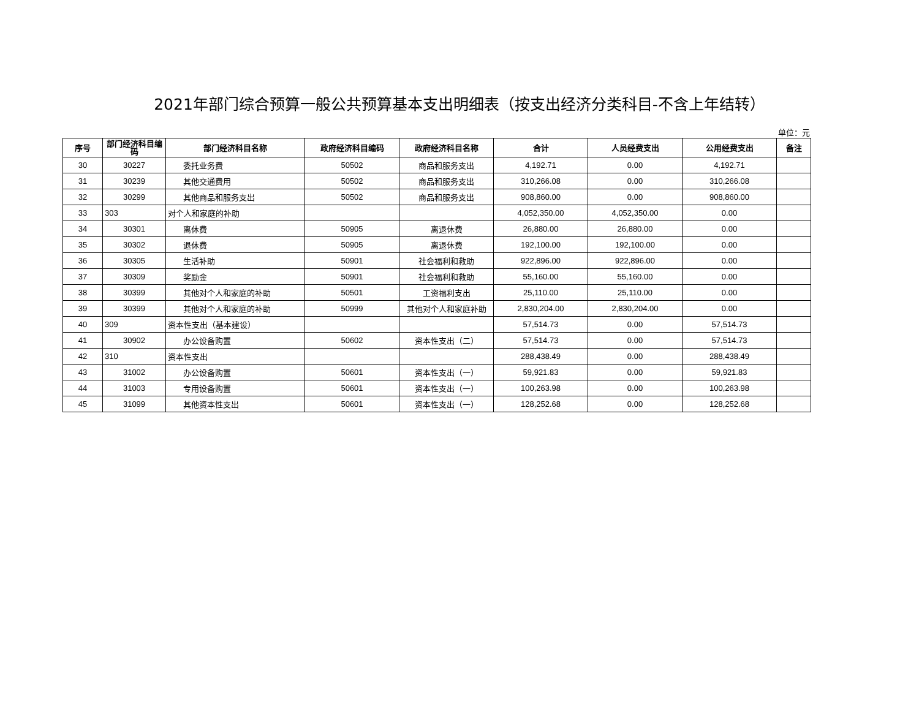2021年部门综合预算一般公共预算基本支出明细表（按支出经济分类科目-不含上年结转）
单位：元
| 序号 | 部门经济科目编码 | 部门经济科目名称 | 政府经济科目编码 | 政府经济科目名称 | 合计 | 人员经费支出 | 公用经费支出 | 备注 |
| --- | --- | --- | --- | --- | --- | --- | --- | --- |
| 30 | 30227 | 委托业务费 | 50502 | 商品和服务支出 | 4,192.71 | 0.00 | 4,192.71 | |
| 31 | 30239 | 其他交通费用 | 50502 | 商品和服务支出 | 310,266.08 | 0.00 | 310,266.08 | |
| 32 | 30299 | 其他商品和服务支出 | 50502 | 商品和服务支出 | 908,860.00 | 0.00 | 908,860.00 | |
| 33 | 303 | 对个人和家庭的补助 | | | 4,052,350.00 | 4,052,350.00 | 0.00 | |
| 34 | 30301 | 离休费 | 50905 | 离退休费 | 26,880.00 | 26,880.00 | 0.00 | |
| 35 | 30302 | 退休费 | 50905 | 离退休费 | 192,100.00 | 192,100.00 | 0.00 | |
| 36 | 30305 | 生活补助 | 50901 | 社会福利和救助 | 922,896.00 | 922,896.00 | 0.00 | |
| 37 | 30309 | 奖励金 | 50901 | 社会福利和救助 | 55,160.00 | 55,160.00 | 0.00 | |
| 38 | 30399 | 其他对个人和家庭的补助 | 50501 | 工资福利支出 | 25,110.00 | 25,110.00 | 0.00 | |
| 39 | 30399 | 其他对个人和家庭的补助 | 50999 | 其他对个人和家庭补助 | 2,830,204.00 | 2,830,204.00 | 0.00 | |
| 40 | 309 | 资本性支出（基本建设） | | | 57,514.73 | 0.00 | 57,514.73 | |
| 41 | 30902 | 办公设备购置 | 50602 | 资本性支出（二） | 57,514.73 | 0.00 | 57,514.73 | |
| 42 | 310 | 资本性支出 | | | 288,438.49 | 0.00 | 288,438.49 | |
| 43 | 31002 | 办公设备购置 | 50601 | 资本性支出（一） | 59,921.83 | 0.00 | 59,921.83 | |
| 44 | 31003 | 专用设备购置 | 50601 | 资本性支出（一） | 100,263.98 | 0.00 | 100,263.98 | |
| 45 | 31099 | 其他资本性支出 | 50601 | 资本性支出（一） | 128,252.68 | 0.00 | 128,252.68 | |